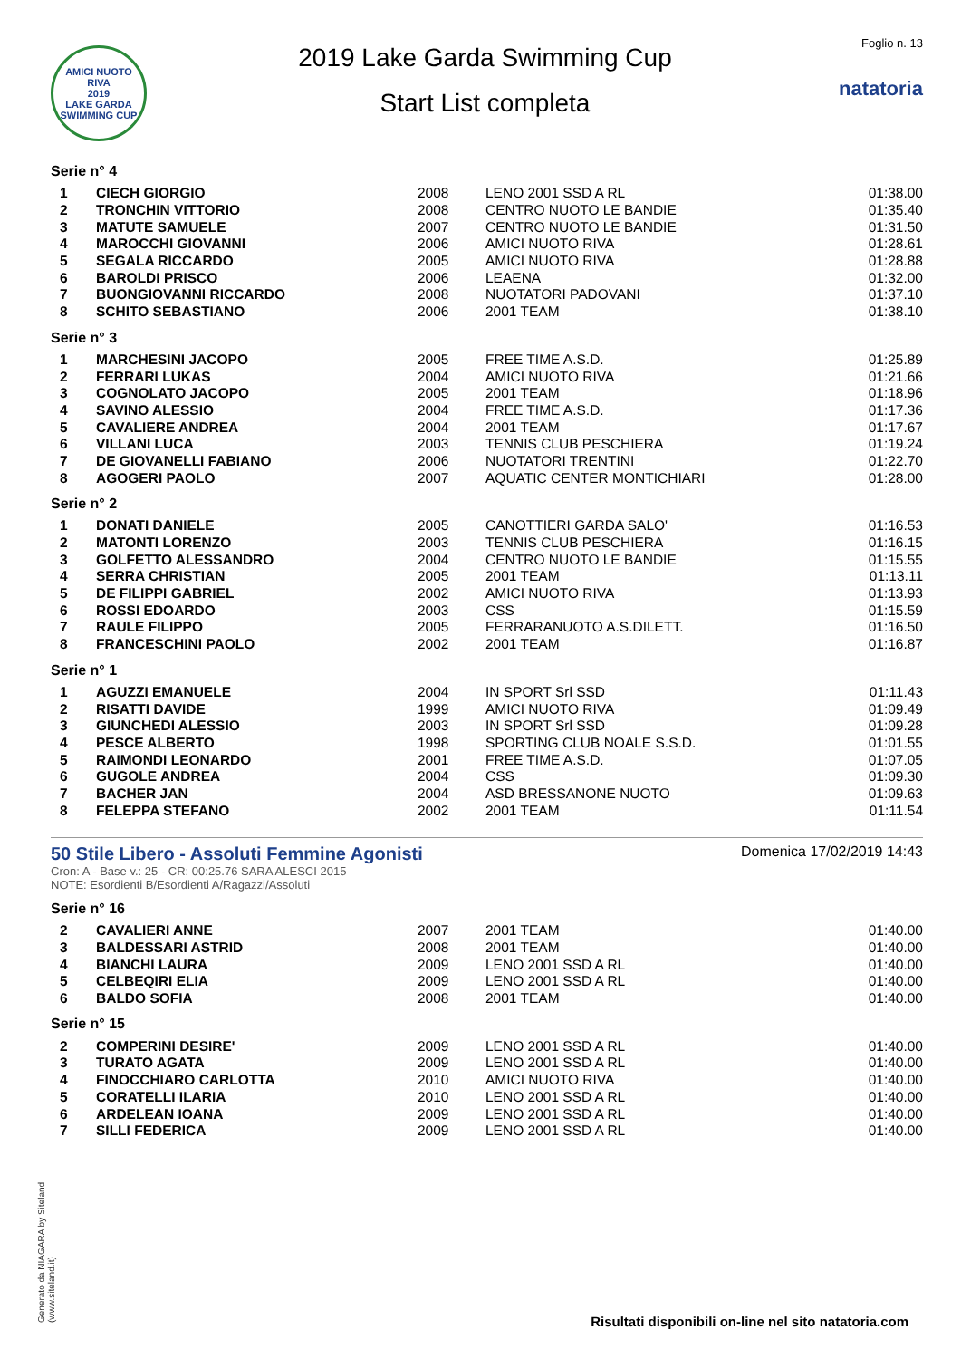AMICI NUOTO RIVA
2019
LAKE GARDA SWIMMING CUP
2019 Lake Garda Swimming Cup
Start List completa
Foglio n. 13
natatoria
Serie n° 4
| 1 | CIECH GIORGIO | 2008 | LENO 2001 SSD A RL | 01:38.00 |
| 2 | TRONCHIN VITTORIO | 2008 | CENTRO NUOTO LE BANDIE | 01:35.40 |
| 3 | MATUTE SAMUELE | 2007 | CENTRO NUOTO LE BANDIE | 01:31.50 |
| 4 | MAROCCHI GIOVANNI | 2006 | AMICI NUOTO RIVA | 01:28.61 |
| 5 | SEGALA RICCARDO | 2005 | AMICI NUOTO RIVA | 01:28.88 |
| 6 | BAROLDI PRISCO | 2006 | LEAENA | 01:32.00 |
| 7 | BUONGIOVANNI RICCARDO | 2008 | NUOTATORI PADOVANI | 01:37.10 |
| 8 | SCHITO SEBASTIANO | 2006 | 2001 TEAM | 01:38.10 |
Serie n° 3
| 1 | MARCHESINI JACOPO | 2005 | FREE TIME A.S.D. | 01:25.89 |
| 2 | FERRARI LUKAS | 2004 | AMICI NUOTO RIVA | 01:21.66 |
| 3 | COGNOLATO JACOPO | 2005 | 2001 TEAM | 01:18.96 |
| 4 | SAVINO ALESSIO | 2004 | FREE TIME A.S.D. | 01:17.36 |
| 5 | CAVALIERE ANDREA | 2004 | 2001 TEAM | 01:17.67 |
| 6 | VILLANI LUCA | 2003 | TENNIS CLUB PESCHIERA | 01:19.24 |
| 7 | DE GIOVANELLI FABIANO | 2006 | NUOTATORI TRENTINI | 01:22.70 |
| 8 | AGOGERI PAOLO | 2007 | AQUATIC CENTER MONTICHIARI | 01:28.00 |
Serie n° 2
| 1 | DONATI DANIELE | 2005 | CANOTTIERI GARDA SALO' | 01:16.53 |
| 2 | MATONTI LORENZO | 2003 | TENNIS CLUB PESCHIERA | 01:16.15 |
| 3 | GOLFETTO ALESSANDRO | 2004 | CENTRO NUOTO LE BANDIE | 01:15.55 |
| 4 | SERRA CHRISTIAN | 2005 | 2001 TEAM | 01:13.11 |
| 5 | DE FILIPPI GABRIEL | 2002 | AMICI NUOTO RIVA | 01:13.93 |
| 6 | ROSSI EDOARDO | 2003 | CSS | 01:15.59 |
| 7 | RAULE FILIPPO | 2005 | FERRARANUOTO A.S.DILETT. | 01:16.50 |
| 8 | FRANCESCHINI PAOLO | 2002 | 2001 TEAM | 01:16.87 |
Serie n° 1
| 1 | AGUZZI EMANUELE | 2004 | IN SPORT Srl SSD | 01:11.43 |
| 2 | RISATTI DAVIDE | 1999 | AMICI NUOTO RIVA | 01:09.49 |
| 3 | GIUNCHEDI ALESSIO | 2003 | IN SPORT Srl SSD | 01:09.28 |
| 4 | PESCE ALBERTO | 1998 | SPORTING CLUB NOALE S.S.D. | 01:01.55 |
| 5 | RAIMONDI LEONARDO | 2001 | FREE TIME A.S.D. | 01:07.05 |
| 6 | GUGOLE ANDREA | 2004 | CSS | 01:09.30 |
| 7 | BACHER JAN | 2004 | ASD BRESSANONE NUOTO | 01:09.63 |
| 8 | FELEPPA STEFANO | 2002 | 2001 TEAM | 01:11.54 |
50 Stile Libero - Assoluti Femmine Agonisti
Cron: A - Base v.: 25 - CR: 00:25.76 SARA ALESCI 2015
NOTE: Esordienti B/Esordienti A/Ragazzi/Assoluti
Domenica 17/02/2019 14:43
Serie n° 16
| 2 | CAVALIERI ANNE | 2007 | 2001 TEAM | 01:40.00 |
| 3 | BALDESSARI ASTRID | 2008 | 2001 TEAM | 01:40.00 |
| 4 | BIANCHI LAURA | 2009 | LENO 2001 SSD A RL | 01:40.00 |
| 5 | CELBEQIRI ELIA | 2009 | LENO 2001 SSD A RL | 01:40.00 |
| 6 | BALDO SOFIA | 2008 | 2001 TEAM | 01:40.00 |
Serie n° 15
| 2 | COMPERINI DESIRE' | 2009 | LENO 2001 SSD A RL | 01:40.00 |
| 3 | TURATO AGATA | 2009 | LENO 2001 SSD A RL | 01:40.00 |
| 4 | FINOCCHIARO CARLOTTA | 2010 | AMICI NUOTO RIVA | 01:40.00 |
| 5 | CORATELLI ILARIA | 2010 | LENO 2001 SSD A RL | 01:40.00 |
| 6 | ARDELEAN IOANA | 2009 | LENO 2001 SSD A RL | 01:40.00 |
| 7 | SILLI FEDERICA | 2009 | LENO 2001 SSD A RL | 01:40.00 |
Generato da NIAGARA by Siteland (www.siteland.it)
Risultati disponibili on-line nel sito natatoria.com